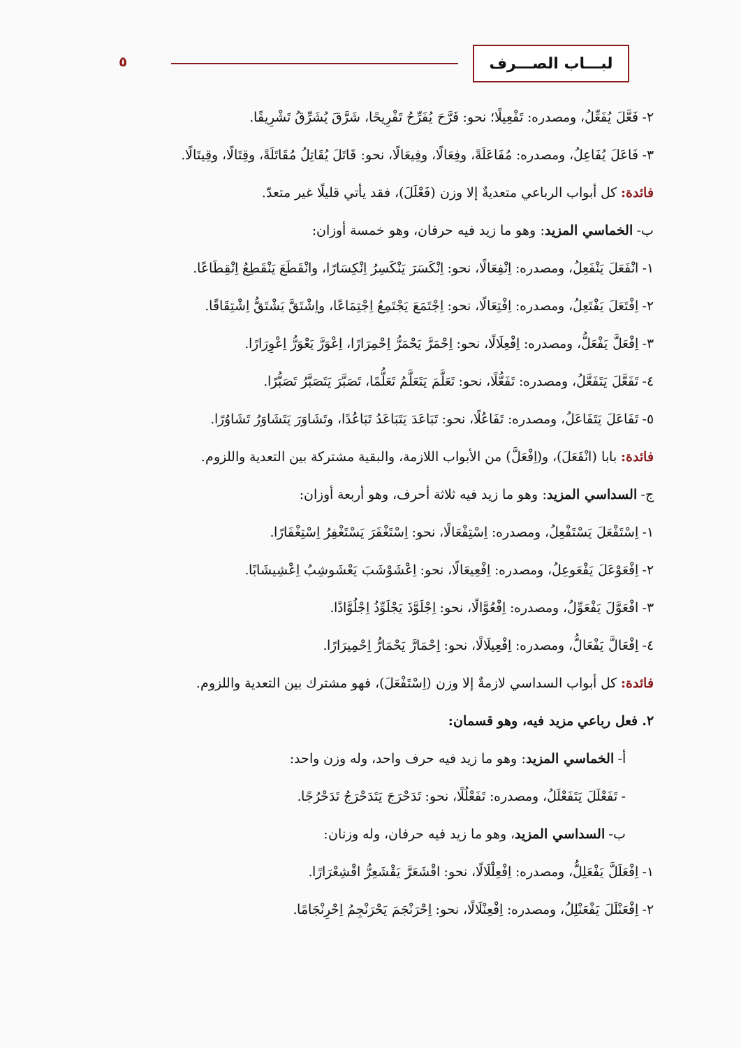لبـــاب الصـــرف ٥
٢- فَعَّلَ يُفَعِّلُ، ومصدره: تَفْعِيلًا؛ نحو: فَرَّحَ يُفَرِّحُ تَفْرِيحًا، شَرَّقَ يُشَرِّقُ تَشْرِيقًا.
٣- فَاعَلَ يُفَاعِلُ، ومصدره: مُفَاعَلَةً، وفِعَالًا، وفِيعَالًا، نحو: قَاتَلَ يُقَاتِلُ مُقَاتَلَةً، وقِتَالًا، وقِيتَالًا.
فائدة: كل أبواب الرباعي متعديةٌ إلا وزن (فَعْلَلَ)، فقد يأتي قليلًا غير متعدّ.
ب- الخماسي المزيد: وهو ما زيد فيه حرفان، وهو خمسة أوزان:
١- انْفَعَلَ يَنْفَعِلُ، ومصدره: اِنْفِعَالًا، نحو: اِنْكَسَرَ يَنْكَسِرُ اِنْكِسَارًا، وانْقَطَعَ يَنْقَطِعُ اِنْقِطَاعًا.
٢- اِفْتَعَلَ يَفْتَعِلُ، ومصدره: اِفْتِعَالًا، نحو: اِجْتَمَعَ يَجْتَمِعُ اِجْتِمَاعًا، واِشْتَقَّ يَشْتَقُّ اِشْتِقَاقًا.
٣- اِفْعَلَّ يَفْعَلُّ، ومصدره: اِفْعِلَالًا، نحو: اِحْمَرَّ يَحْمَرُّ اِحْمِرَارًا، اِعْوَرَّ يَعْوَرُّ اِعْوِرَارًا.
٤- تَفَعَّلَ يَتَفَعَّلُ، ومصدره: تَفَعُّلًا، نحو: تَعَلَّمَ يَتَعَلَّمُ تَعَلُّمًا، تَصَبَّرَ يَتَصَبَّرُ تَصَبُّرًا.
٥- تَفَاعَلَ يَتَفَاعَلُ، ومصدره: تَفَاعُلًا، نحو: تَبَاعَدَ يَتَبَاعَدُ تَبَاعُدًا، وتَشَاوَرَ يَتَشَاوَرُ تَشَاوُرًا.
فائدة: بابا (انْفَعَلَ)، و(اِفْعَلَّ) من الأبواب اللازمة، والبقية مشتركة بين التعدية واللزوم.
ج- السداسي المزيد: وهو ما زيد فيه ثلاثة أحرف، وهو أربعة أوزان:
١- اِسْتَفْعَلَ يَسْتَفْعِلُ، ومصدره: اِسْتِفْعَالًا، نحو: اِسْتَغْفَرَ يَسْتَغْفِرُ اِسْتِغْفَارًا.
٢- اِفْعَوْعَلَ يَفْعَوعِلُ، ومصدره: اِفْعِيعَالًا، نحو: اِعْشَوْشَبَ يَعْشَوشِبُ اِعْشِيشَابًا.
٣- افْعَوَّلَ يَفْعَوِّلُ، ومصدره: اِفْعُوَّالًا، نحو: اِجْلَوَّذَ يَجْلَوِّذُ اِجْلُوَّاذًا.
٤- اِفْعَالَّ يَفْعَالُّ، ومصدره: اِفْعِيلَالًا، نحو: اِحْمَارَّ يَحْمَارُّ اِحْمِيرَارًا.
فائدة: كل أبواب السداسي لازمةٌ إلا وزن (اِسْتَفْعَلَ)، فهو مشترك بين التعدية واللزوم.
٢. فعل رباعي مزيد فيه، وهو قسمان:
أ- الخماسي المزيد: وهو ما زيد فيه حرف واحد، وله وزن واحد:
- تَفَعْلَلَ يَتَفَعْلَلُ، ومصدره: تَفَعْلُلًا، نحو: تَدَحْرَجَ يَتَدَحْرَجُ تَدَحْرُجًا.
ب- السداسي المزيد، وهو ما زيد فيه حرفان، وله وزنان:
١- اِفْعَلَلَّ يَفْعَلِلُّ، ومصدره: اِفْعِلْلَالًا، نحو: اقْشَعَرَّ يَقْشَعِرُّ اقْشِعْرَارًا.
٢- اِفْعَنْلَلَ يَفْعَنْلِلُ، ومصدره: اِفْعِنْلَالًا، نحو: اِحْرَنْجَمَ يَحْرَنْجِمُ اِحْرِنْجَامًا.